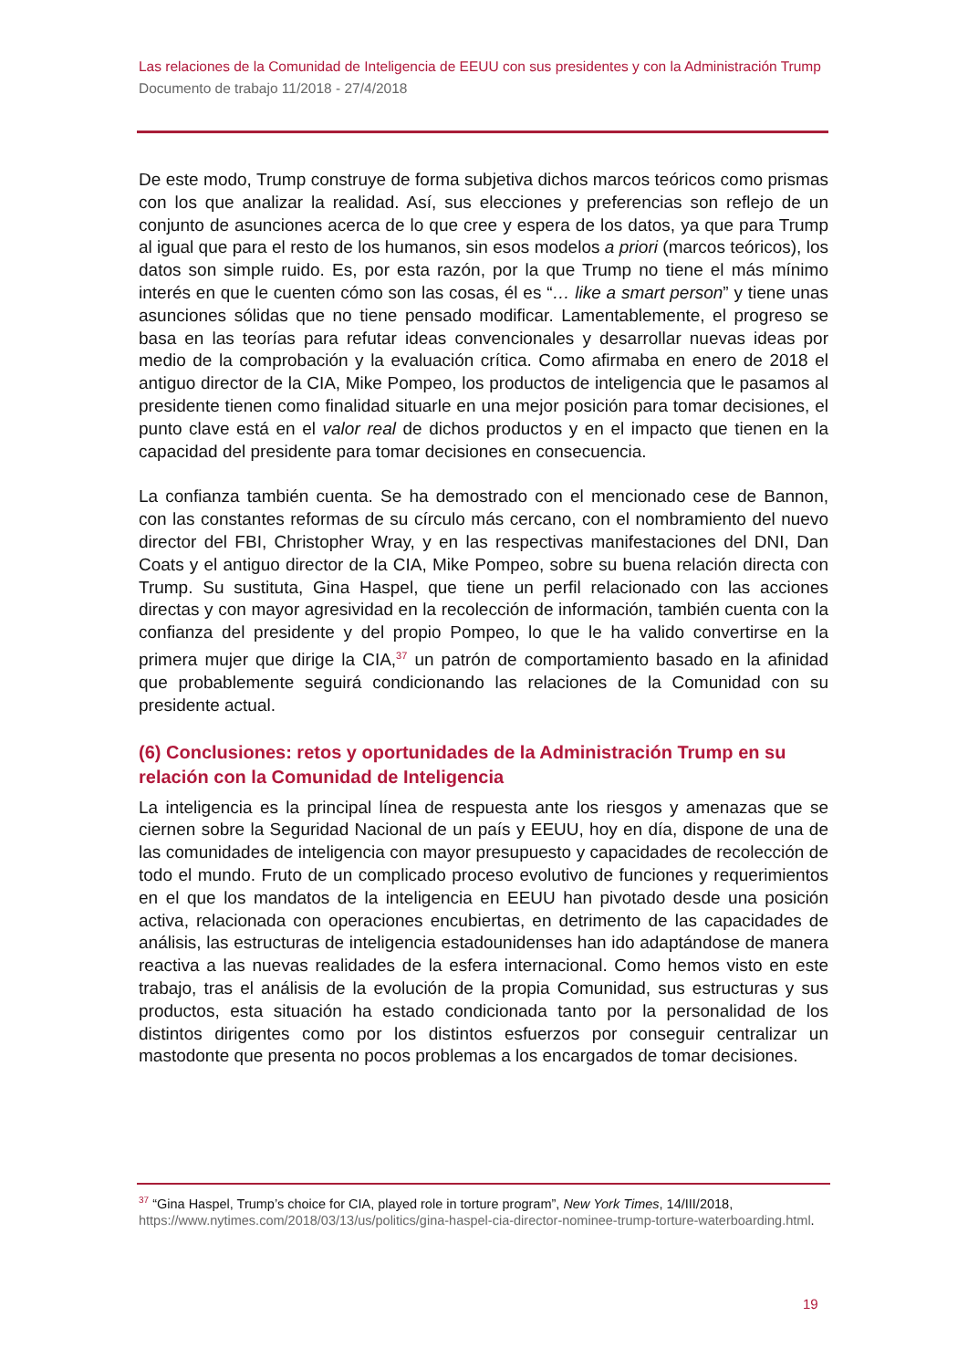Las relaciones de la Comunidad de Inteligencia de EEUU con sus presidentes y con la Administración Trump
Documento de trabajo 11/2018 - 27/4/2018
De este modo, Trump construye de forma subjetiva dichos marcos teóricos como prismas con los que analizar la realidad. Así, sus elecciones y preferencias son reflejo de un conjunto de asunciones acerca de lo que cree y espera de los datos, ya que para Trump al igual que para el resto de los humanos, sin esos modelos a priori (marcos teóricos), los datos son simple ruido. Es, por esta razón, por la que Trump no tiene el más mínimo interés en que le cuenten cómo son las cosas, él es “… like a smart person” y tiene unas asunciones sólidas que no tiene pensado modificar. Lamentablemente, el progreso se basa en las teorías para refutar ideas convencionales y desarrollar nuevas ideas por medio de la comprobación y la evaluación crítica. Como afirmaba en enero de 2018 el antiguo director de la CIA, Mike Pompeo, los productos de inteligencia que le pasamos al presidente tienen como finalidad situarle en una mejor posición para tomar decisiones, el punto clave está en el valor real de dichos productos y en el impacto que tienen en la capacidad del presidente para tomar decisiones en consecuencia.
La confianza también cuenta. Se ha demostrado con el mencionado cese de Bannon, con las constantes reformas de su círculo más cercano, con el nombramiento del nuevo director del FBI, Christopher Wray, y en las respectivas manifestaciones del DNI, Dan Coats y el antiguo director de la CIA, Mike Pompeo, sobre su buena relación directa con Trump. Su sustituta, Gina Haspel, que tiene un perfil relacionado con las acciones directas y con mayor agresividad en la recolección de información, también cuenta con la confianza del presidente y del propio Pompeo, lo que le ha valido convertirse en la primera mujer que dirige la CIA,<sup>37</sup> un patrón de comportamiento basado en la afinidad que probablemente seguirá condicionando las relaciones de la Comunidad con su presidente actual.
(6) Conclusiones: retos y oportunidades de la Administración Trump en su relación con la Comunidad de Inteligencia
La inteligencia es la principal línea de respuesta ante los riesgos y amenazas que se ciernen sobre la Seguridad Nacional de un país y EEUU, hoy en día, dispone de una de las comunidades de inteligencia con mayor presupuesto y capacidades de recolección de todo el mundo. Fruto de un complicado proceso evolutivo de funciones y requerimientos en el que los mandatos de la inteligencia en EEUU han pivotado desde una posición activa, relacionada con operaciones encubiertas, en detrimento de las capacidades de análisis, las estructuras de inteligencia estadounidenses han ido adaptándose de manera reactiva a las nuevas realidades de la esfera internacional. Como hemos visto en este trabajo, tras el análisis de la evolución de la propia Comunidad, sus estructuras y sus productos, esta situación ha estado condicionada tanto por la personalidad de los distintos dirigentes como por los distintos esfuerzos por conseguir centralizar un mastodonte que presenta no pocos problemas a los encargados de tomar decisiones.
<sup>37</sup> “Gina Haspel, Trump’s choice for CIA, played role in torture program”, New York Times, 14/III/2018, https://www.nytimes.com/2018/03/13/us/politics/gina-haspel-cia-director-nominee-trump-torture-waterboarding.html.
19